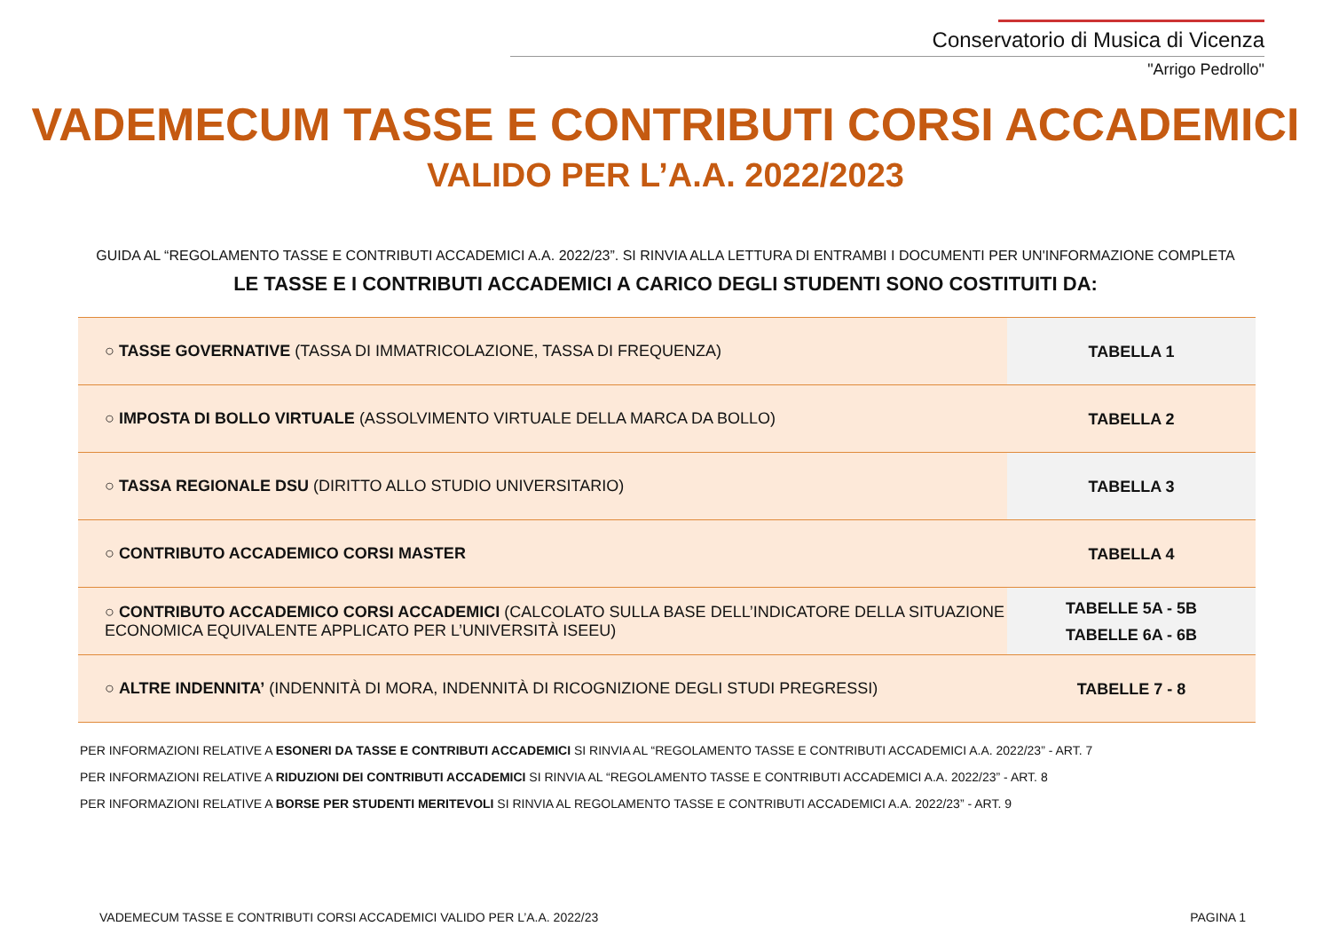Conservatorio di Musica di Vicenza
"Arrigo Pedrollo"
VADEMECUM TASSE E CONTRIBUTI CORSI ACCADEMICI
VALIDO PER L’A.A. 2022/2023
GUIDA AL “REGOLAMENTO TASSE E CONTRIBUTI ACCADEMICI A.A. 2022/23”. SI RINVIA ALLA LETTURA DI ENTRAMBI I DOCUMENTI PER UN'INFORMAZIONE COMPLETA
LE TASSE E I CONTRIBUTI ACCADEMICI A CARICO DEGLI STUDENTI SONO COSTITUITI DA:
| ○ TASSE GOVERNATIVE (TASSA DI IMMATRICOLAZIONE, TASSA DI FREQUENZA) | TABELLA 1 |
| ○ IMPOSTA DI BOLLO VIRTUALE (ASSOLVIMENTO VIRTUALE DELLA MARCA DA BOLLO) | TABELLA 2 |
| ○ TASSA REGIONALE DSU (DIRITTO ALLO STUDIO UNIVERSITARIO) | TABELLA 3 |
| ○ CONTRIBUTO ACCADEMICO CORSI MASTER | TABELLA 4 |
| ○ CONTRIBUTO ACCADEMICO CORSI ACCADEMICI (CALCOLATO SULLA BASE DELL’INDICATORE DELLA SITUAZIONE ECONOMICA EQUIVALENTE APPLICATO PER L’UNIVERSITÀ ISEEU) | TABELLE 5A - 5B TABELLE 6A - 6B |
| ○ ALTRE INDENNITA’ (INDENNITÀ DI MORA, INDENNITÀ DI RICOGNIZIONE DEGLI STUDI PREGRESSI) | TABELLE 7 - 8 |
PER INFORMAZIONI RELATIVE A ESONERI DA TASSE E CONTRIBUTI ACCADEMICI SI RINVIA AL “REGOLAMENTO TASSE E CONTRIBUTI ACCADEMICI A.A. 2022/23” - ART. 7
PER INFORMAZIONI RELATIVE A RIDUZIONI DEI CONTRIBUTI ACCADEMICI SI RINVIA AL “REGOLAMENTO TASSE E CONTRIBUTI ACCADEMICI A.A. 2022/23” - ART. 8
PER INFORMAZIONI RELATIVE A BORSE PER STUDENTI MERITEVOLI SI RINVIA AL REGOLAMENTO TASSE E CONTRIBUTI ACCADEMICI A.A. 2022/23” - ART. 9
VADEMECUM TASSE E CONTRIBUTI CORSI ACCADEMICI VALIDO PER L’A.A. 2022/23 PAGINA 1